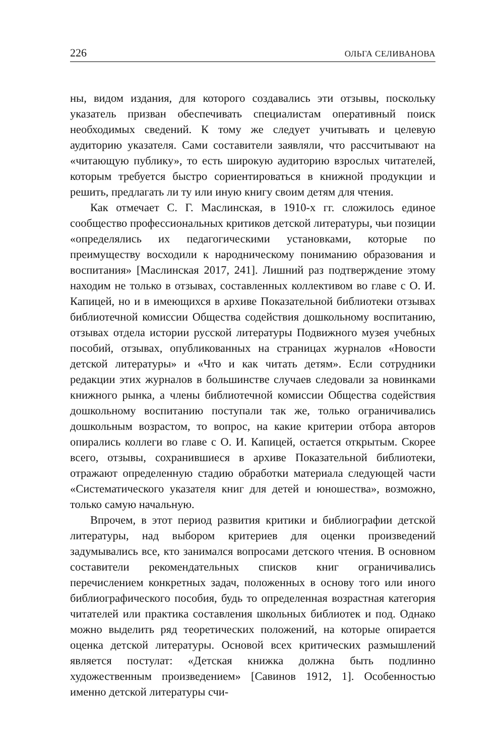226 ОЛЬГА СЕЛИВАНОВА
ны, видом издания, для которого создавались эти отзывы, поскольку указатель призван обеспечивать специалистам оперативный поиск необходимых сведений. К тому же следует учитывать и целевую аудиторию указателя. Сами составители заявляли, что рассчитывают на «читающую публику», то есть широкую аудиторию взрослых читателей, которым требуется быстро сориентироваться в книжной продукции и решить, предлагать ли ту или иную книгу своим детям для чтения.
Как отмечает С. Г. Маслинская, в 1910-х гг. сложилось единое сообщество профессиональных критиков детской литературы, чьи позиции «определялись их педагогическими установками, которые по преимуществу восходили к народническому пониманию образования и воспитания» [Маслинская 2017, 241]. Лишний раз подтверждение этому находим не только в отзывах, составленных коллективом во главе с О. И. Капицей, но и в имеющихся в архиве Показательной библиотеки отзывах библиотечной комиссии Общества содействия дошкольному воспитанию, отзывах отдела истории русской литературы Подвижного музея учебных пособий, отзывах, опубликованных на страницах журналов «Новости детской литературы» и «Что и как читать детям». Если сотрудники редакции этих журналов в большинстве случаев следовали за новинками книжного рынка, а члены библиотечной комиссии Общества содействия дошкольному воспитанию поступали так же, только ограничивались дошкольным возрастом, то вопрос, на какие критерии отбора авторов опирались коллеги во главе с О. И. Капицей, остается открытым. Скорее всего, отзывы, сохранившиеся в архиве Показательной библиотеки, отражают определенную стадию обработки материала следующей части «Систематического указателя книг для детей и юношества», возможно, только самую начальную.
Впрочем, в этот период развития критики и библиографии детской литературы, над выбором критериев для оценки произведений задумывались все, кто занимался вопросами детского чтения. В основном составители рекомендательных списков книг ограничивались перечислением конкретных задач, положенных в основу того или иного библиографического пособия, будь то определенная возрастная категория читателей или практика составления школьных библиотек и под. Однако можно выделить ряд теоретических положений, на которые опирается оценка детской литературы. Основой всех критических размышлений является постулат: «Детская книжка должна быть подлинно художественным произведением» [Савинов 1912, 1]. Особенностью именно детской литературы счи-